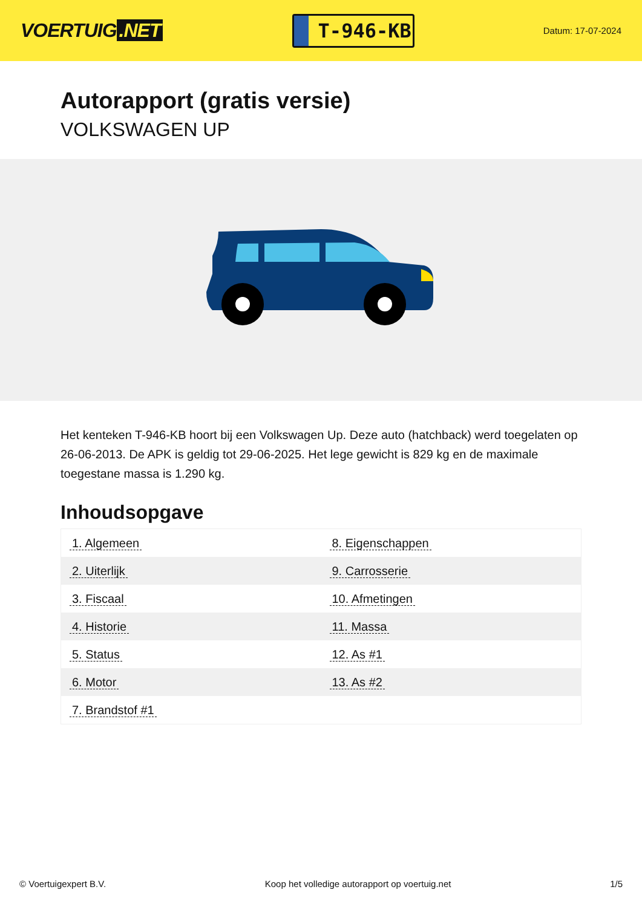VOERTUIG.NET
T-946-KB
Datum: 17-07-2024
Autorapport (gratis versie)
VOLKSWAGEN UP
Het kenteken T-946-KB hoort bij een Volkswagen Up. Deze auto (hatchback) werd toegelaten op 26-06-2013. De APK is geldig tot 29-06-2025. Het lege gewicht is 829 kg en de maximale toegestane massa is 1.290 kg.
Inhoudsopgave
| 1. Algemeen | 8. Eigenschappen |
| 2. Uiterlijk | 9. Carrosserie |
| 3. Fiscaal | 10. Afmetingen |
| 4. Historie | 11. Massa |
| 5. Status | 12. As #1 |
| 6. Motor | 13. As #2 |
| 7. Brandstof #1 | |
© Voertuigexpert B.V. Koop het volledige autorapport op voertuig.net
1/5